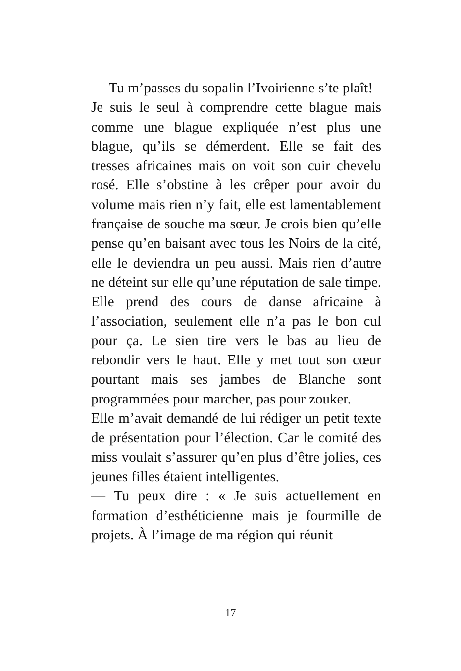— Tu m’passes du sopalin l’Ivoirienne s’te plaît!
Je suis le seul à comprendre cette blague mais comme une blague expliquée n’est plus une blague, qu’ils se démerdent. Elle se fait des tresses africaines mais on voit son cuir chevelu rosé. Elle s’obstine à les crêper pour avoir du volume mais rien n’y fait, elle est lamentablement française de souche ma sœur. Je crois bien qu’elle pense qu’en baisant avec tous les Noirs de la cité, elle le deviendra un peu aussi. Mais rien d’autre ne déteint sur elle qu’une réputation de sale timpe. Elle prend des cours de danse africaine à l’association, seulement elle n’a pas le bon cul pour ça. Le sien tire vers le bas au lieu de rebondir vers le haut. Elle y met tout son cœur pourtant mais ses jambes de Blanche sont programmées pour marcher, pas pour zouker.
Elle m’avait demandé de lui rédiger un petit texte de présentation pour l’élection. Car le comité des miss voulait s’assurer qu’en plus d’être jolies, ces jeunes filles étaient intelligentes.
— Tu peux dire : « Je suis actuellement en formation d’esthéticienne mais je fourmille de projets. À l’image de ma région qui réunit
17